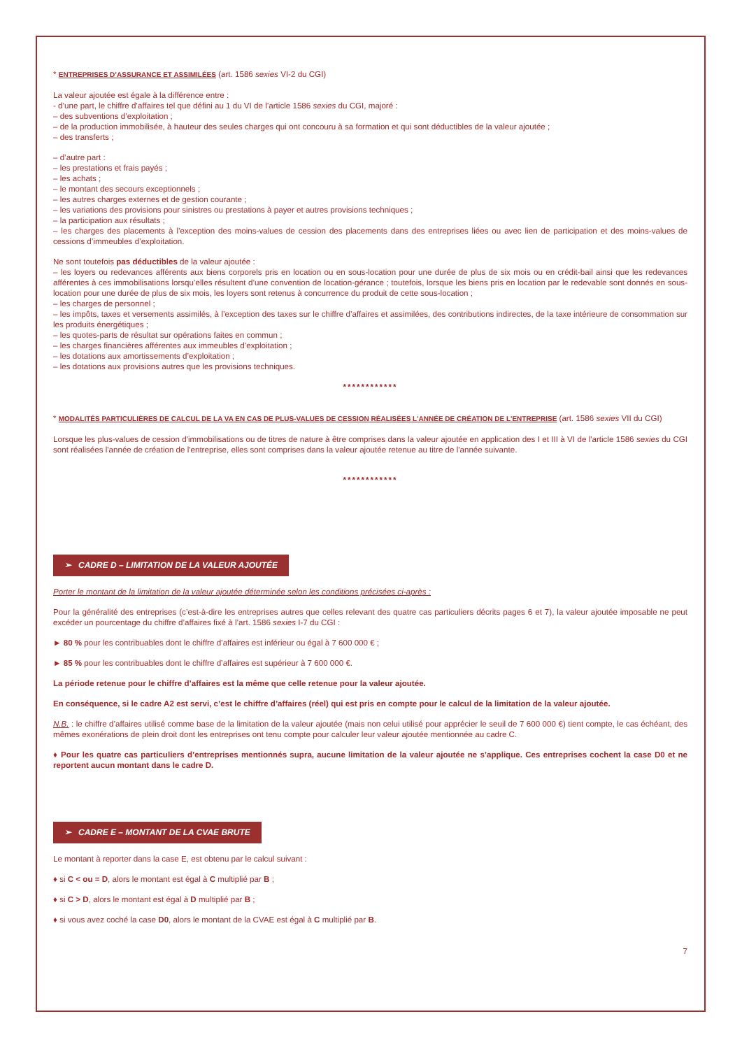* ENTREPRISES D’ASSURANCE ET ASSIMILÉES (art. 1586 sexies VI-2 du CGI)
La valeur ajoutée est égale à la différence entre :
- d’une part, le chiffre d’affaires tel que défini au 1 du VI de l’article 1586 sexies du CGI, majoré :
– des subventions d’exploitation ;
– de la production immobilisée, à hauteur des seules charges qui ont concouru à sa formation et qui sont déductibles de la valeur ajoutée ;
– des transferts ;
– d’autre part :
– les prestations et frais payés ;
– les achats ;
– le montant des secours exceptionnels ;
– les autres charges externes et de gestion courante ;
– les variations des provisions pour sinistres ou prestations à payer et autres provisions techniques ;
– la participation aux résultats ;
– les charges des placements à l’exception des moins-values de cession des placements dans des entreprises liées ou avec lien de participation et des moins-values de cessions d’immeubles d’exploitation.
Ne sont toutefois pas déductibles de la valeur ajoutée :
– les loyers ou redevances afférents aux biens corporels pris en location ou en sous-location pour une durée de plus de six mois ou en crédit-bail ainsi que les redevances afférentes à ces immobilisations lorsqu’elles résultent d’une convention de location-gérance ; toutefois, lorsque les biens pris en location par le redevable sont donnés en sous-location pour une durée de plus de six mois, les loyers sont retenus à concurrence du produit de cette sous-location ;
– les charges de personnel ;
– les impôts, taxes et versements assimilés, à l’exception des taxes sur le chiffre d’affaires et assimilées, des contributions indirectes, de la taxe intérieure de consommation sur les produits énergétiques ;
– les quotes-parts de résultat sur opérations faites en commun ;
– les charges financières afférentes aux immeubles d’exploitation ;
– les dotations aux amortissements d’exploitation ;
– les dotations aux provisions autres que les provisions techniques.
************
* MODALITÉS PARTICULIÈRES DE CALCUL DE LA VA EN CAS DE PLUS-VALUES DE CESSION RÉALISÉES L'ANNÉE DE CRÉATION DE L'ENTREPRISE (art. 1586 sexies VII du CGI)
Lorsque les plus-values de cession d'immobilisations ou de titres de nature à être comprises dans la valeur ajoutée en application des I et III à VI de l'article 1586 sexies du CGI sont réalisées l'année de création de l'entreprise, elles sont comprises dans la valeur ajoutée retenue au titre de l'année suivante.
************
➢ CADRE D – LIMITATION DE LA VALEUR AJOUTÉE
Porter le montant de la limitation de la valeur ajoutée déterminée selon les conditions précisées ci-après :
Pour la généralité des entreprises (c’est-à-dire les entreprises autres que celles relevant des quatre cas particuliers décrits pages 6 et 7), la valeur ajoutée imposable ne peut excéder un pourcentage du chiffre d’affaires fixé à l’art. 1586 sexies I-7 du CGI :
► 80 % pour les contribuables dont le chiffre d’affaires est inférieur ou égal à 7 600 000 € ;
► 85 % pour les contribuables dont le chiffre d’affaires est supérieur à 7 600 000 €.
La période retenue pour le chiffre d’affaires est la même que celle retenue pour la valeur ajoutée.
En conséquence, si le cadre A2 est servi, c’est le chiffre d’affaires (réel) qui est pris en compte pour le calcul de la limitation de la valeur ajoutée.
N.B. : le chiffre d’affaires utilisé comme base de la limitation de la valeur ajoutée (mais non celui utilisé pour apprécier le seuil de 7 600 000 €) tient compte, le cas échéant, des mêmes exonérations de plein droit dont les entreprises ont tenu compte pour calculer leur valeur ajoutée mentionnée au cadre C.
♦ Pour les quatre cas particuliers d’entreprises mentionnés supra, aucune limitation de la valeur ajoutée ne s’applique. Ces entreprises cochent la case D0 et ne reportent aucun montant dans le cadre D.
➢ CADRE E – MONTANT DE LA CVAE BRUTE
Le montant à reporter dans la case E, est obtenu par le calcul suivant :
♦ si C < ou = D, alors le montant est égal à C multiplié par B ;
♦ si C > D, alors le montant est égal à D multiplié par B ;
♦ si vous avez coché la case D0, alors le montant de la CVAE est égal à C multiplié par B.
7